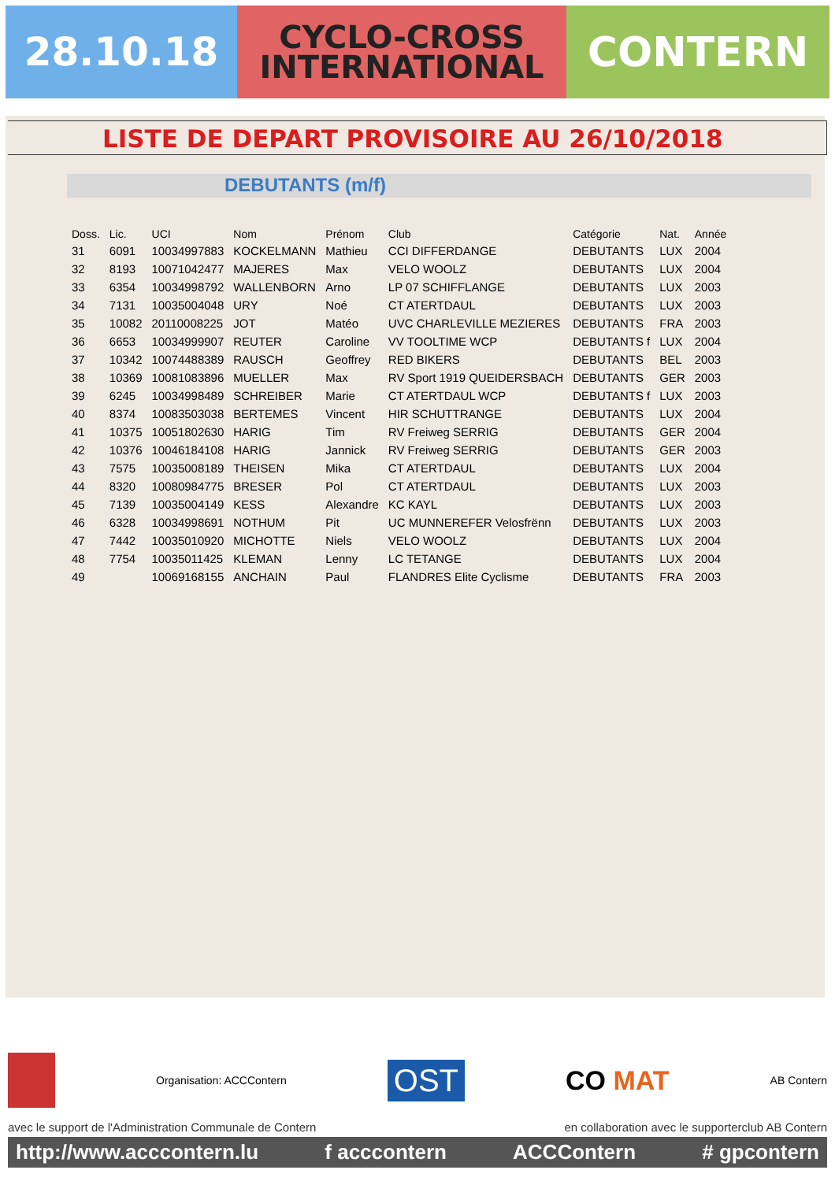28.10.18
CYCLO-CROSS
INTERNATIONAL
CONTERN
LISTE DE DEPART PROVISOIRE AU 26/10/2018
DEBUTANTS (m/f)
| Doss. | Lic. | UCI | Nom | Prénom | Club | Catégorie | Nat. | Année |
| --- | --- | --- | --- | --- | --- | --- | --- | --- |
| 31 | 6091 | 10034997883 | KOCKELMANN | Mathieu | CCI DIFFERDANGE | DEBUTANTS | LUX | 2004 |
| 32 | 8193 | 10071042477 | MAJERES | Max | VELO WOOLZ | DEBUTANTS | LUX | 2004 |
| 33 | 6354 | 10034998792 | WALLENBORN | Arno | LP 07 SCHIFFLANGE | DEBUTANTS | LUX | 2003 |
| 34 | 7131 | 10035004048 | URY | Noé | CT ATERTDAUL | DEBUTANTS | LUX | 2003 |
| 35 | 10082 | 20110008225 | JOT | Matéo | UVC CHARLEVILLE MEZIERES | DEBUTANTS | FRA | 2003 |
| 36 | 6653 | 10034999907 | REUTER | Caroline | VV TOOLTIME WCP | DEBUTANTS f | LUX | 2004 |
| 37 | 10342 | 10074488389 | RAUSCH | Geoffrey | RED BIKERS | DEBUTANTS | BEL | 2003 |
| 38 | 10369 | 10081083896 | MUELLER | Max | RV Sport 1919 QUEIDERSBACH | DEBUTANTS | GER | 2003 |
| 39 | 6245 | 10034998489 | SCHREIBER | Marie | CT ATERTDAUL WCP | DEBUTANTS f | LUX | 2003 |
| 40 | 8374 | 10083503038 | BERTEMES | Vincent | HIR SCHUTTRANGE | DEBUTANTS | LUX | 2004 |
| 41 | 10375 | 10051802630 | HARIG | Tim | RV Freiweg SERRIG | DEBUTANTS | GER | 2004 |
| 42 | 10376 | 10046184108 | HARIG | Jannick | RV Freiweg SERRIG | DEBUTANTS | GER | 2003 |
| 43 | 7575 | 10035008189 | THEISEN | Mika | CT ATERTDAUL | DEBUTANTS | LUX | 2004 |
| 44 | 8320 | 10080984775 | BRESER | Pol | CT ATERTDAUL | DEBUTANTS | LUX | 2003 |
| 45 | 7139 | 10035004149 | KESS | Alexandre | KC KAYL | DEBUTANTS | LUX | 2003 |
| 46 | 6328 | 10034998691 | NOTHUM | Pit | UC MUNNEREFER Velosfrënn | DEBUTANTS | LUX | 2003 |
| 47 | 7442 | 10035010920 | MICHOTTE | Niels | VELO WOOLZ | DEBUTANTS | LUX | 2004 |
| 48 | 7754 | 10035011425 | KLEMAN | Lenny | LC TETANGE | DEBUTANTS | LUX | 2004 |
| 49 | | 10069168155 | ANCHAIN | Paul | FLANDRES Elite Cyclisme | DEBUTANTS | FRA | 2003 |
Organisation: ACCContern OST CO MAT AB Contern
avec le support de l'Administration Communale de Contern en collaboration avec le supporterclub AB Contern
http://www.acccontern.lu f acccontern ACCContern # gpcontern